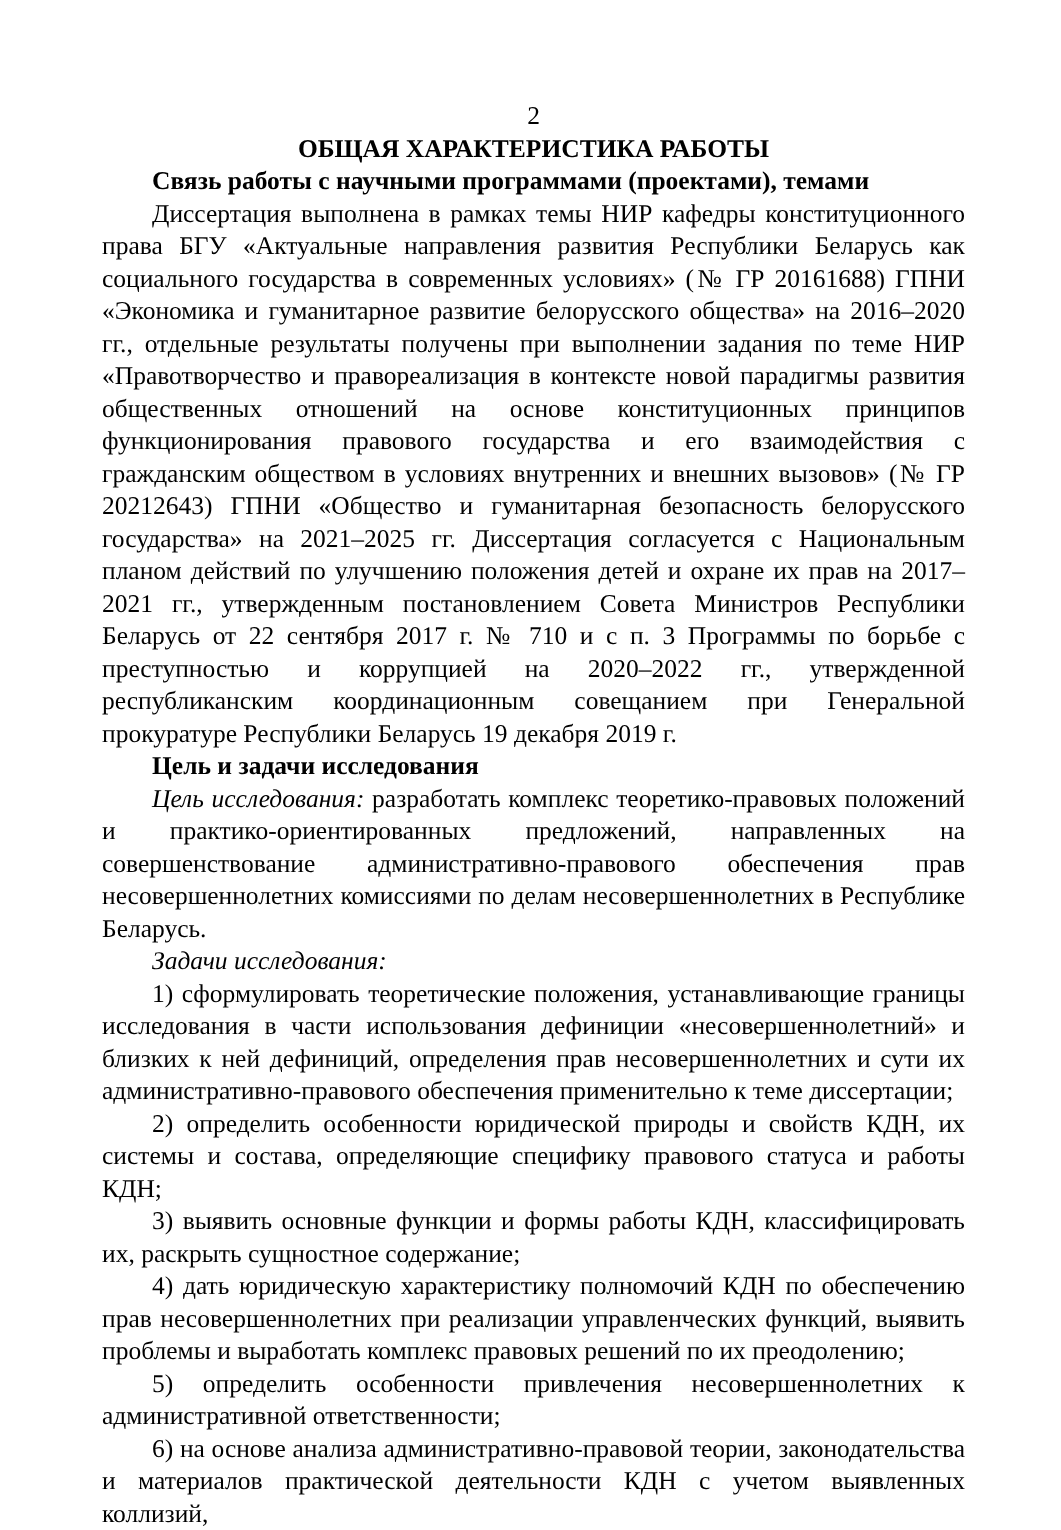2
ОБЩАЯ ХАРАКТЕРИСТИКА РАБОТЫ
Связь работы с научными программами (проектами), темами
Диссертация выполнена в рамках темы НИР кафедры конституционного права БГУ «Актуальные направления развития Республики Беларусь как социального государства в современных условиях» (№ ГР 20161688) ГПНИ «Экономика и гуманитарное развитие белорусского общества» на 2016–2020 гг., отдельные результаты получены при выполнении задания по теме НИР «Правотворчество и правореализация в контексте новой парадигмы развития общественных отношений на основе конституционных принципов функционирования правового государства и его взаимодействия с гражданским обществом в условиях внутренних и внешних вызовов» (№ ГР 20212643) ГПНИ «Общество и гуманитарная безопасность белорусского государства» на 2021–2025 гг. Диссертация согласуется с Национальным планом действий по улучшению положения детей и охране их прав на 2017–2021 гг., утвержденным постановлением Совета Министров Республики Беларусь от 22 сентября 2017 г. № 710 и с п. 3 Программы по борьбе с преступностью и коррупцией на 2020–2022 гг., утвержденной республиканским координационным совещанием при Генеральной прокуратуре Республики Беларусь 19 декабря 2019 г.
Цель и задачи исследования
Цель исследования: разработать комплекс теоретико-правовых положений и практико-ориентированных предложений, направленных на совершенствование административно-правового обеспечения прав несовершеннолетних комиссиями по делам несовершеннолетних в Республике Беларусь.
Задачи исследования:
1) сформулировать теоретические положения, устанавливающие границы исследования в части использования дефиниции «несовершеннолетний» и близких к ней дефиниций, определения прав несовершеннолетних и сути их административно-правового обеспечения применительно к теме диссертации;
2) определить особенности юридической природы и свойств КДН, их системы и состава, определяющие специфику правового статуса и работы КДН;
3) выявить основные функции и формы работы КДН, классифицировать их, раскрыть сущностное содержание;
4) дать юридическую характеристику полномочий КДН по обеспечению прав несовершеннолетних при реализации управленческих функций, выявить проблемы и выработать комплекс правовых решений по их преодолению;
5) определить особенности привлечения несовершеннолетних к административной ответственности;
6) на основе анализа административно-правовой теории, законодательства и материалов практической деятельности КДН с учетом выявленных коллизий,